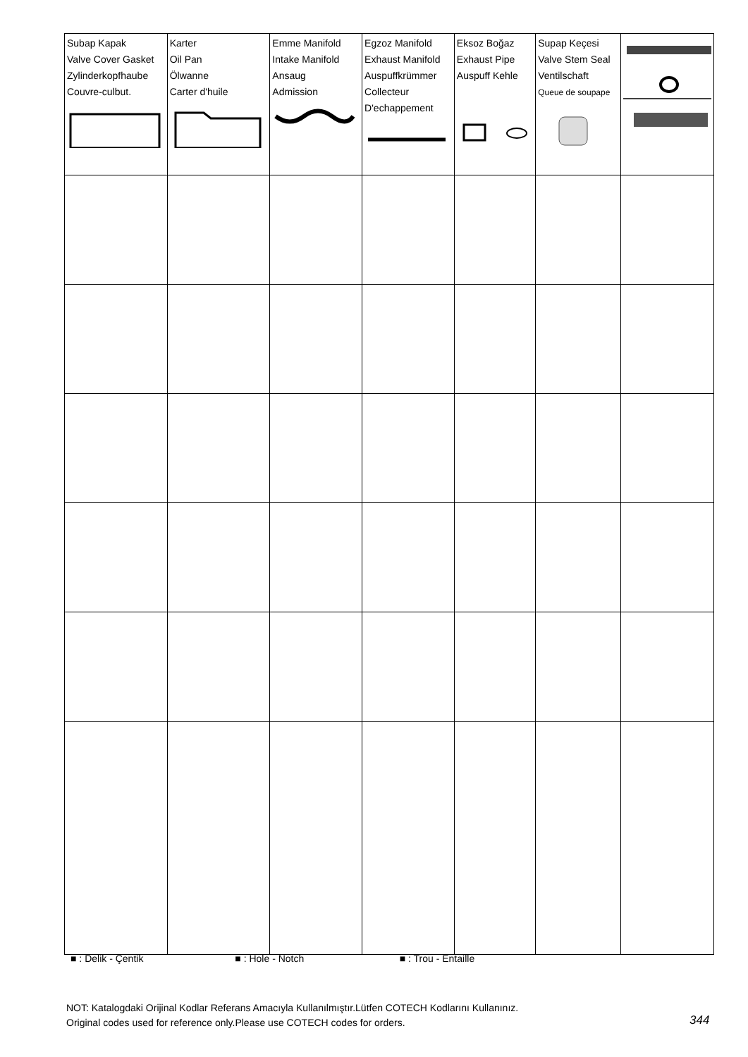| Subap Kapak Valve Cover Gasket Zylinderkopfhaube Couvre-culbut. | Karter Oil Pan Ölwanne Carter d'huile | Emme Manifold Intake Manifold Ansaug Admission | Egzoz Manifold Exhaust Manifold Auspuffkrümmer Collecteur D'echappement | Eksoz Boğaz Exhaust Pipe Auspuff Kehle | Supap Keçesi Valve Stem Seal Ventilschaft Queue de soupape | |
■ : Delik - Çentik ■ : Hole - Notch ■ : Trou - Entaille
NOT: Katalogdaki Orijinal Kodlar Referans Amacıyla Kullanılmıştır.Lütfen COTECH Kodlarını Kullanınız.
Original codes used for reference only.Please use COTECH codes for orders.
344